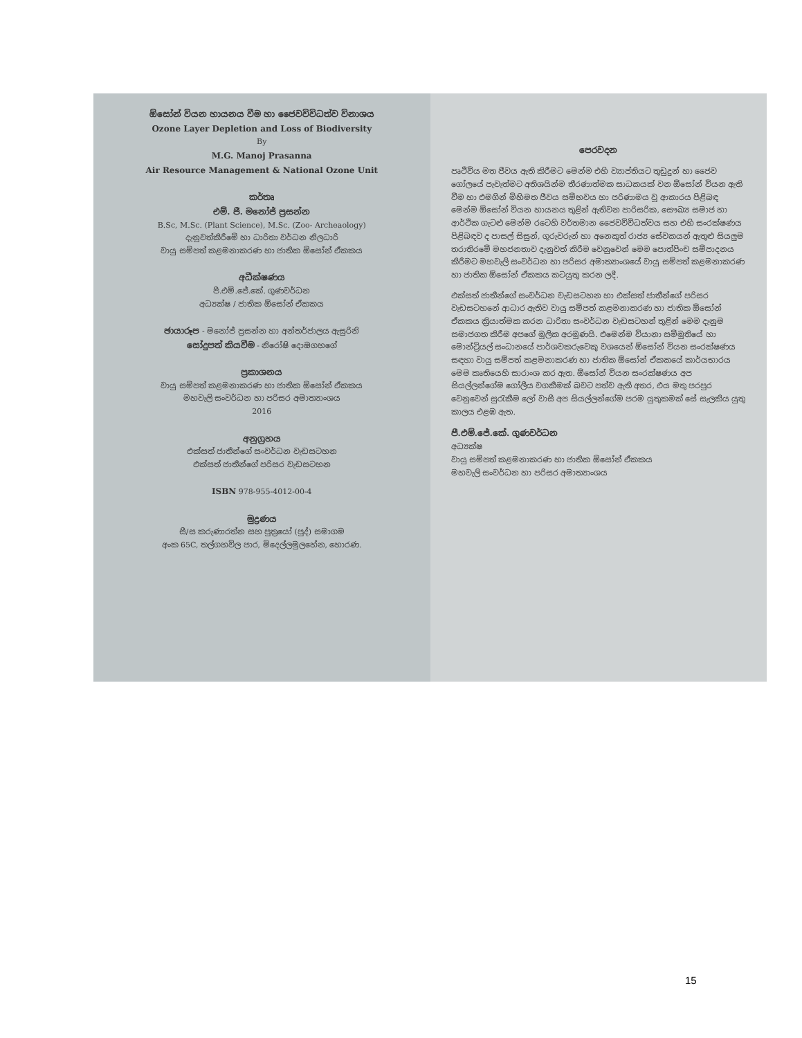ඕසෝන් වියන හායනය වීම හා ජෛවවිවිධත්ව විනාශය
Ozone Layer Depletion and Loss of Biodiversity
By
M.G. Manoj Prasanna
Air Resource Management & National Ozone Unit
කර්තෘ
එම්. ජී. මනෝජ් ප්‍රසන්න
B.Sc, M.Sc. (Plant Science), M.Sc. (Zoo- Archeaology)
දැනුවත්කිරීමේ හා ධාරිතා වර්ධන නිලධාරි
වායු සම්පත් කළමනාකරණ හා ජාතික ඕසෝන් ඒකකය
අධීක්ෂණය
පී.එම්.ජේ.කේ. ගුණවර්ධන
අධ්‍යක්ෂ / ජාතික ඕසෝන් ඒකකය
ඡායාරූප - මනෝජ් ප්‍රසන්න හා අන්තර්ජාලය ඇසුරිනි
සෝදුපත් කියවීම - නිරෝෂි දොඹගහගේ
ප්‍රකාශනය
වායු සම්පත් කළමනාකරණ හා ජාතික ඕසෝන් ඒකකය
මහවැලි සංවර්ධන හා පරිසර අමාත්‍යාංශය
2016
අනුග්‍රහය
එක්සත් ජාතීන්ගේ සංවර්ධන වැඩසටහන
එක්සත් ජාතීන්ගේ පරිසර වැඩසටහන
ISBN 978-955-4012-00-4
මුද්‍රණය
සී/ස කරුණාරත්න සහ පුත්‍රයෝ (පුද්) සමාගම
අංක 65C, තල්ගහවිල පාර, මිදෙල්ලමුලහේන, හොරණ.
පෙරවදන
පෘථිවිය මත ජීවය ඇති කිරීමට මෙන්ම එහි ව්‍යාප්තියට තුඩුදුන් හා ජෛව ගෝලයේ පැවැත්මට අතිශයින්ම තීරණාත්මක සාධකයක් වන ඕසෝන් වියන ඇති වීම හා එමගින් මිහිමත ජීවය සම්භවය හා පරිණාමය වූ ආකාරය පිළිබඳ මෙන්ම ඕසෝන් වියන හායනය තුළින් ඇතිවන පාරිසරික, සෞඛ්‍ය සමාජ හා ආර්ථික ගැටළු මෙන්ම රටෙහි වර්තමාන ජෛවවිවිධත්වය සහ එහි සංරක්ෂණය පිළිබඳව ද පාසල් සිසුන්, ගුරුවරුන් හා අනෙකුත් රාජ්‍ය සේවකයන් ඇතුළු සියලුම තරාතිරමේ මහජනතාව දැනුවත් කිරීම වෙනුවෙන් මෙම පොත්පිංච සම්පාදනය කිරීමට මහවැලි සංවර්ධන හා පරිසර අමාත්‍යාංශයේ වායු සම්පත් කළමනාකරණ හා ජාතික ඕසෝන් ඒකකය කටයුතු කරන ලදී.
එක්සත් ජාතීන්ගේ සංවර්ධන වැඩසටහන හා එක්සත් ජාතීන්ගේ පරිසර වැඩසටහනේ ආධාර ඇතිව වායු සම්පත් කළමනාකරණ හා ජාතික ඕසෝන් ඒකකය ක්‍රියාත්මක කරන ධාරිතා සංවර්ධන වැඩසටහන් තුළින් මෙම දැනුම සමාජගත කිරීම අපගේ මූලික අරමුණයි. එමෙන්ම වියානා සම්මුතියේ හා මොන්ට්‍රියල් සංධානයේ පාර්ශවකරුවෙකු වශයෙන් ඕසෝන් වියන සංරක්ෂණය සඳහා වායු සම්පත් කළමනාකරණ හා ජාතික ඕසෝන් ඒකකයේ කාර්යභාරය මෙම කෘතියෙහි සාරාංශ කර ඇත. ඕසෝන් වියන සංරක්ෂණය අප සියල්ලන්ගේම ගෝලීය වගකීමක් බවට පත්ව ඇති අතර, එය මතු පරපුර වෙනුවෙන් සුරැකීම ලෝ වාසී අප සියල්ලන්ගේම පරම යුතුකමක් සේ සැලකිය යුතු කාලය එළඹ ඇත.
පී.එම්.ජේ.කේ. ගුණවර්ධන
අධ්‍යක්ෂ
වායු සම්පත් කළමනාකරණ හා ජාතික ඕසෝන් ඒකකය
මහවැලි සංවර්ධන හා පරිසර අමාත්‍යාංශය
15